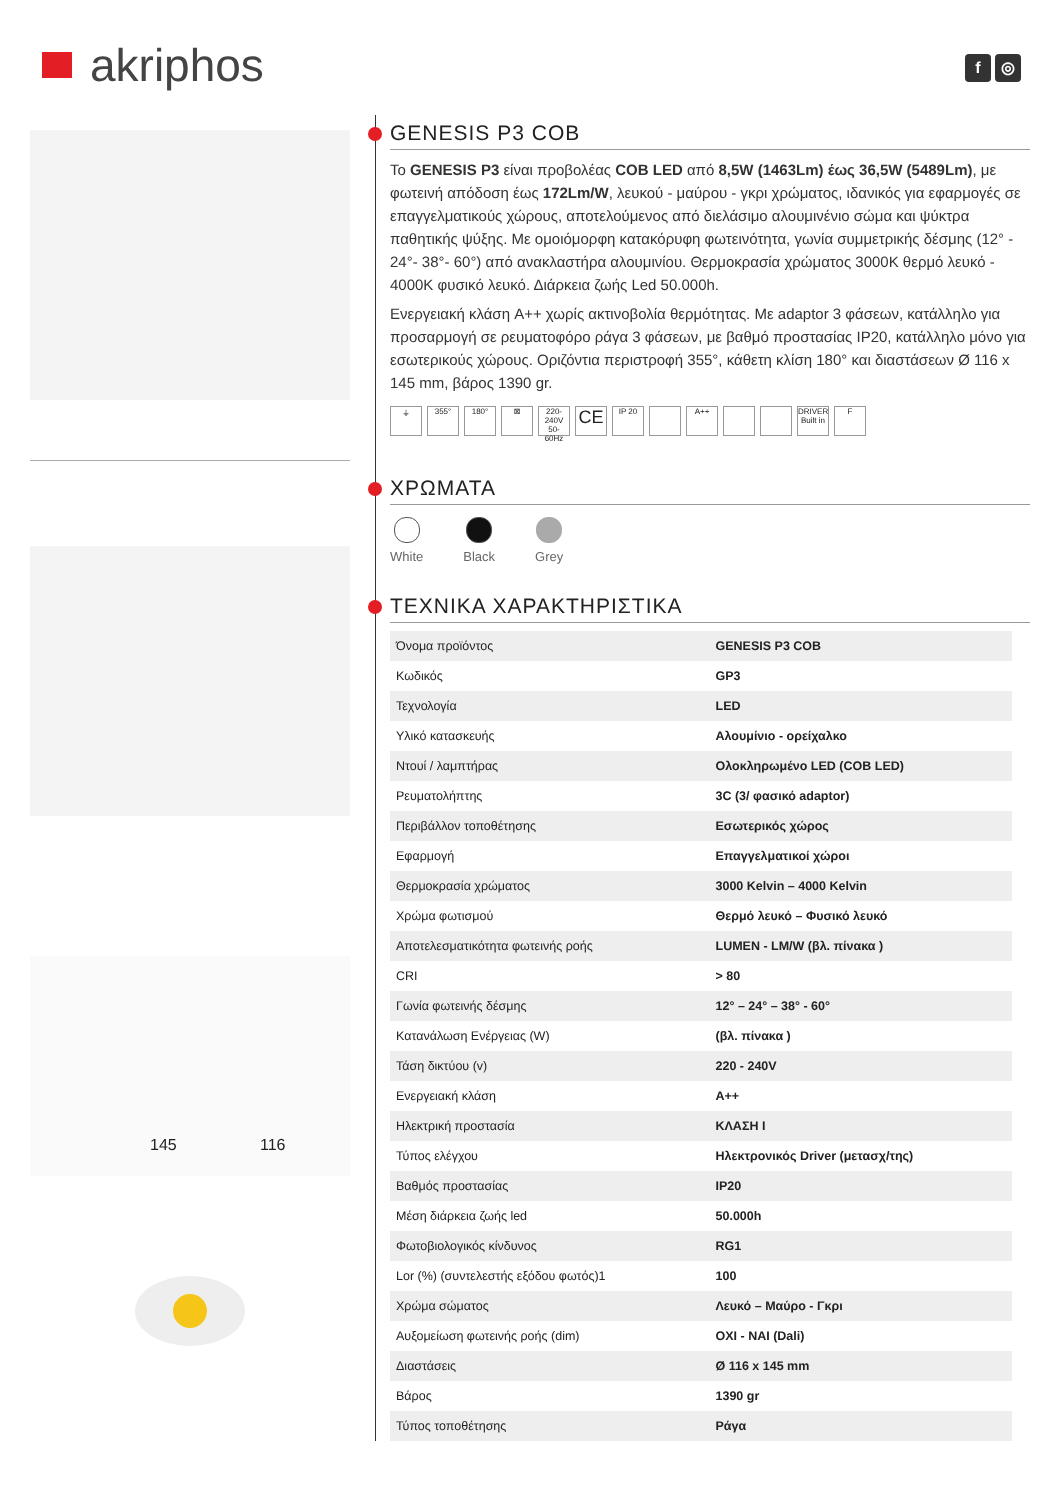akriphos
f ◎
145 116
GENESIS P3 COB
Το GENESIS P3 είναι προβολέας COB LED από 8,5W (1463Lm) έως 36,5W (5489Lm), με φωτεινή απόδοση έως 172Lm/W, λευκού - μαύρου - γκρι χρώματος, ιδανικός για εφαρμογές σε επαγγελματικούς χώρους, αποτελούμενος από διελάσιμο αλουμινένιο σώμα και ψύκτρα παθητικής ψύξης. Με ομοιόμορφη κατακόρυφη φωτεινότητα, γωνία συμμετρικής δέσμης (12° - 24°- 38°- 60°) από ανακλαστήρα αλουμινίου. Θερμοκρασία χρώματος 3000K θερμό λευκό - 4000K φυσικό λευκό. Διάρκεια ζωής Led 50.000h.
Ενεργειακή κλάση A++ χωρίς ακτινοβολία θερμότητας. Με adaptor 3 φάσεων, κατάλληλο για προσαρμογή σε ρευματοφόρο ράγα 3 φάσεων, με βαθμό προστασίας IP20, κατάλληλο μόνο για εσωτερικούς χώρους. Οριζόντια περιστροφή 355°, κάθετη κλίση 180° και διαστάσεων Ø 116 x 145 mm, βάρος 1390 gr.
⏚ 355° 180° ⊠ 220-240V 50-60Hz
CE
IP 20 A++ DRIVER Built in
F
ΧΡΩΜΑΤΑ
White Black Grey
ΤΕΧΝΙΚΑ ΧΑΡΑΚΤΗΡΙΣΤΙΚΑ
| Όνομα προϊόντος | GENESIS P3 COB |
| Κωδικός | GP3 |
| Τεχνολογία | LED |
| Υλικό κατασκευής | Αλουμίνιο - ορείχαλκο |
| Ντουί / λαμπτήρας | Ολοκληρωμένο LED (COB LED) |
| Ρευματολήπτης | 3C (3/ φασικό adaptor) |
| Περιβάλλον τοποθέτησης | Εσωτερικός χώρος |
| Εφαρμογή | Επαγγελματικοί χώροι |
| Θερμοκρασία χρώματος | 3000 Kelvin – 4000 Kelvin |
| Χρώμα φωτισμού | Θερμό λευκό – Φυσικό λευκό |
| Αποτελεσματικότητα φωτεινής ροής | LUMEN - LM/W (βλ. πίνακα ) |
| CRI | > 80 |
| Γωνία φωτεινής δέσμης | 12° – 24° – 38° - 60° |
| Κατανάλωση Ενέργειας (W) | (βλ. πίνακα ) |
| Τάση δικτύου (v) | 220 - 240V |
| Ενεργειακή κλάση | A++ |
| Ηλεκτρική προστασία | ΚΛΑΣΗ I |
| Τύπος ελέγχου | Ηλεκτρονικός Driver (μετασχ/της) |
| Βαθμός προστασίας | IP20 |
| Μέση διάρκεια ζωής led | 50.000h |
| Φωτοβιολογικός κίνδυνος | RG1 |
| Lor (%) (συντελεστής εξόδου φωτός)1 | 100 |
| Χρώμα σώματος | Λευκό – Μαύρο - Γκρι |
| Αυξομείωση φωτεινής ροής (dim) | ΟΧΙ - ΝΑΙ (Dali) |
| Διαστάσεις | Ø 116 x 145 mm |
| Βάρος | 1390 gr |
| Τύπος τοποθέτησης | Ράγα |